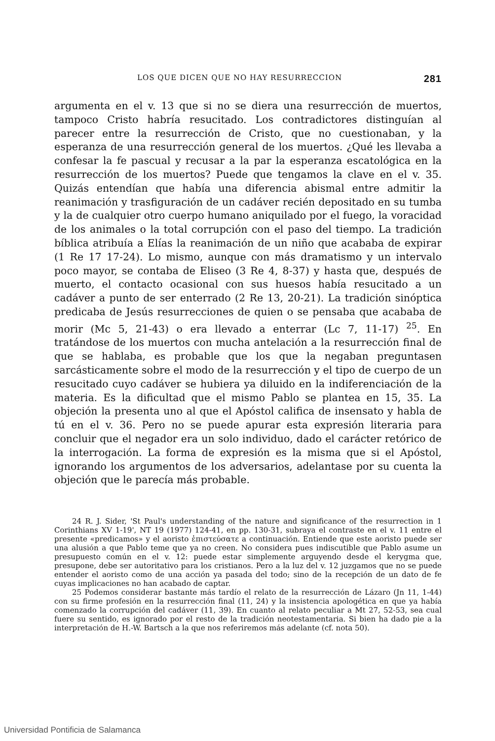LOS QUE DICEN QUE NO HAY RESURRECCION 281
argumenta en el v. 13 que si no se diera una resurrección de muertos, tampoco Cristo habría resucitado. Los contradictores distinguían al parecer entre la resurrección de Cristo, que no cuestionaban, y la esperanza de una resurrección general de los muertos. ¿Qué les llevaba a confesar la fe pascual y recusar a la par la esperanza escatológica en la resurrección de los muertos? Puede que tengamos la clave en el v. 35. Quizás entendían que había una diferencia abismal entre admitir la reanimación y trasfiguración de un cadáver recién depositado en su tumba y la de cualquier otro cuerpo humano aniquilado por el fuego, la voracidad de los animales o la total corrupción con el paso del tiempo. La tradición bíblica atribuía a Elías la reanimación de un niño que acababa de expirar (1 Re 17 17-24). Lo mismo, aunque con más dramatismo y un intervalo poco mayor, se contaba de Eliseo (3 Re 4, 8-37) y hasta que, después de muerto, el contacto ocasional con sus huesos había resucitado a un cadáver a punto de ser enterrado (2 Re 13, 20-21). La tradición sinóptica predicaba de Jesús resurrecciones de quien o se pensaba que acababa de morir (Mc 5, 21-43) o era llevado a enterrar (Lc 7, 11-17) <sup>25</sup>. En tratándose de los muertos con mucha antelación a la resurrección final de que se hablaba, es probable que los que la negaban preguntasen sarcásticamente sobre el modo de la resurrección y el tipo de cuerpo de un resucitado cuyo cadáver se hubiera ya diluido en la indiferenciación de la materia. Es la dificultad que el mismo Pablo se plantea en 15, 35. La objeción la presenta uno al que el Apóstol califica de insensato y habla de tú en el v. 36. Pero no se puede apurar esta expresión literaria para concluir que el negador era un solo individuo, dado el carácter retórico de la interrogación. La forma de expresión es la misma que si el Apóstol, ignorando los argumentos de los adversarios, adelantase por su cuenta la objeción que le parecía más probable.
24 R. J. Sider, 'St Paul's understanding of the nature and significance of the resurrection in 1 Corinthians XV 1-19', NT 19 (1977) 124-41, en pp. 130-31, subraya el contraste en el v. 11 entre el presente «predicamos» y el aoristo ἐπιστεύσατε a continuación. Entiende que este aoristo puede ser una alusión a que Pablo teme que ya no creen. No considera pues indiscutible que Pablo asume un presupuesto común en el v. 12: puede estar simplemente arguyendo desde el kerygma que, presupone, debe ser autoritativo para los cristianos. Pero a la luz del v. 12 juzgamos que no se puede entender el aoristo como de una acción ya pasada del todo; sino de la recepción de un dato de fe cuyas implicaciones no han acabado de captar.
25 Podemos considerar bastante más tardío el relato de la resurrección de Lázaro (Jn 11, 1-44) con su firme profesión en la resurrección final (11, 24) y la insistencia apologética en que ya había comenzado la corrupción del cadáver (11, 39). En cuanto al relato peculiar a Mt 27, 52-53, sea cual fuere su sentido, es ignorado por el resto de la tradición neotestamentaria. Si bien ha dado pie a la interpretación de H.-W. Bartsch a la que nos referiremos más adelante (cf. nota 50).
Universidad Pontificia de Salamanca